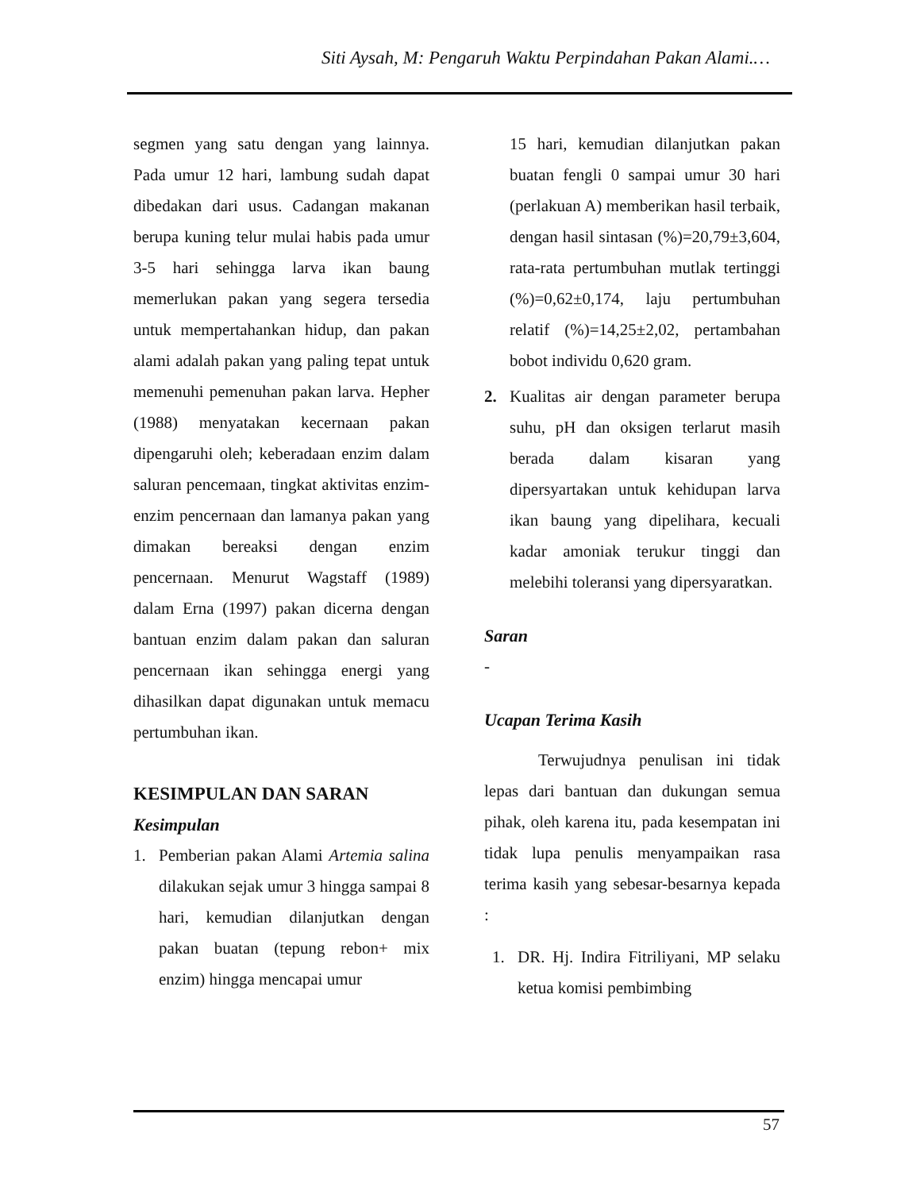Siti Aysah, M: Pengaruh Waktu Perpindahan Pakan Alami.…
segmen yang satu dengan yang lainnya. Pada umur 12 hari, lambung sudah dapat dibedakan dari usus. Cadangan makanan berupa kuning telur mulai habis pada umur 3-5 hari sehingga larva ikan baung memerlukan pakan yang segera tersedia untuk mempertahankan hidup, dan pakan alami adalah pakan yang paling tepat untuk memenuhi pemenuhan pakan larva. Hepher (1988) menyatakan kecernaan pakan dipengaruhi oleh; keberadaan enzim dalam saluran pencemaan, tingkat aktivitas enzim-enzim pencernaan dan lamanya pakan yang dimakan bereaksi dengan enzim pencernaan. Menurut Wagstaff (1989) dalam Erna (1997) pakan dicerna dengan bantuan enzim dalam pakan dan saluran pencernaan ikan sehingga energi yang dihasilkan dapat digunakan untuk memacu pertumbuhan ikan.
KESIMPULAN DAN SARAN
Kesimpulan
1. Pemberian pakan Alami Artemia salina dilakukan sejak umur 3 hingga sampai 8 hari, kemudian dilanjutkan dengan pakan buatan (tepung rebon+ mix enzim) hingga mencapai umur
15 hari, kemudian dilanjutkan pakan buatan fengli 0 sampai umur 30 hari (perlakuan A) memberikan hasil terbaik, dengan hasil sintasan (%)=20,79±3,604, rata-rata pertumbuhan mutlak tertinggi (%)=0,62±0,174, laju pertumbuhan relatif (%)=14,25±2,02, pertambahan bobot individu 0,620 gram.
2. Kualitas air dengan parameter berupa suhu, pH dan oksigen terlarut masih berada dalam kisaran yang dipersyartakan untuk kehidupan larva ikan baung yang dipelihara, kecuali kadar amoniak terukur tinggi dan melebihi toleransi yang dipersyaratkan.
Saran
-
Ucapan Terima Kasih
Terwujudnya penulisan ini tidak lepas dari bantuan dan dukungan semua pihak, oleh karena itu, pada kesempatan ini tidak lupa penulis menyampaikan rasa terima kasih yang sebesar-besarnya kepada :
1. DR. Hj. Indira Fitriliyani, MP selaku ketua komisi pembimbing
57